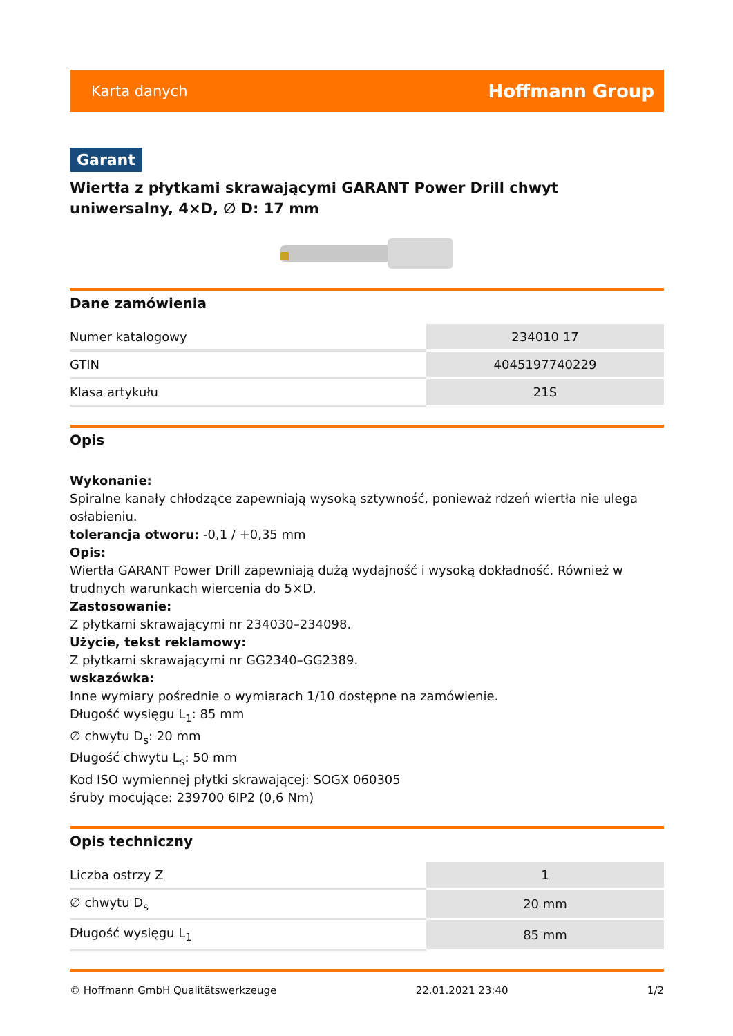Karta danych Hoffmann Group
Garant
Wiertła z płytkami skrawającymi GARANT Power Drill chwyt uniwersalny, 4×D, ∅ D: 17 mm
Dane zamówienia
| Numer katalogowy | 234010 17 |
| GTIN | 4045197740229 |
| Klasa artykułu | 21S |
Opis
Wykonanie:
Spiralne kanały chłodzące zapewniają wysoką sztywność, ponieważ rdzeń wiertła nie ulega osłabieniu.
tolerancja otworu: -0,1 / +0,35 mm
Opis:
Wiertła GARANT Power Drill zapewniają dużą wydajność i wysoką dokładność. Również w trudnych warunkach wiercenia do 5×D.
Zastosowanie:
Z płytkami skrawającymi nr 234030–234098.
Użycie, tekst reklamowy:
Z płytkami skrawającymi nr GG2340–GG2389.
wskazówka:
Inne wymiary pośrednie o wymiarach 1/10 dostępne na zamówienie.
Długość wysięgu L<sub>1</sub>: 85 mm
∅ chwytu D<sub>s</sub>: 20 mm
Długość chwytu L<sub>s</sub>: 50 mm
Kod ISO wymiennej płytki skrawającej: SOGX 060305
śruby mocujące: 239700 6IP2 (0,6 Nm)
Opis techniczny
| Liczba ostrzy Z | 1 |
| ∅ chwytu D<sub>s</sub> | 20 mm |
| Długość wysięgu L<sub>1</sub> | 85 mm |
© Hoffmann GmbH Qualitätswerkzeuge 22.01.2021 23:40 1/2